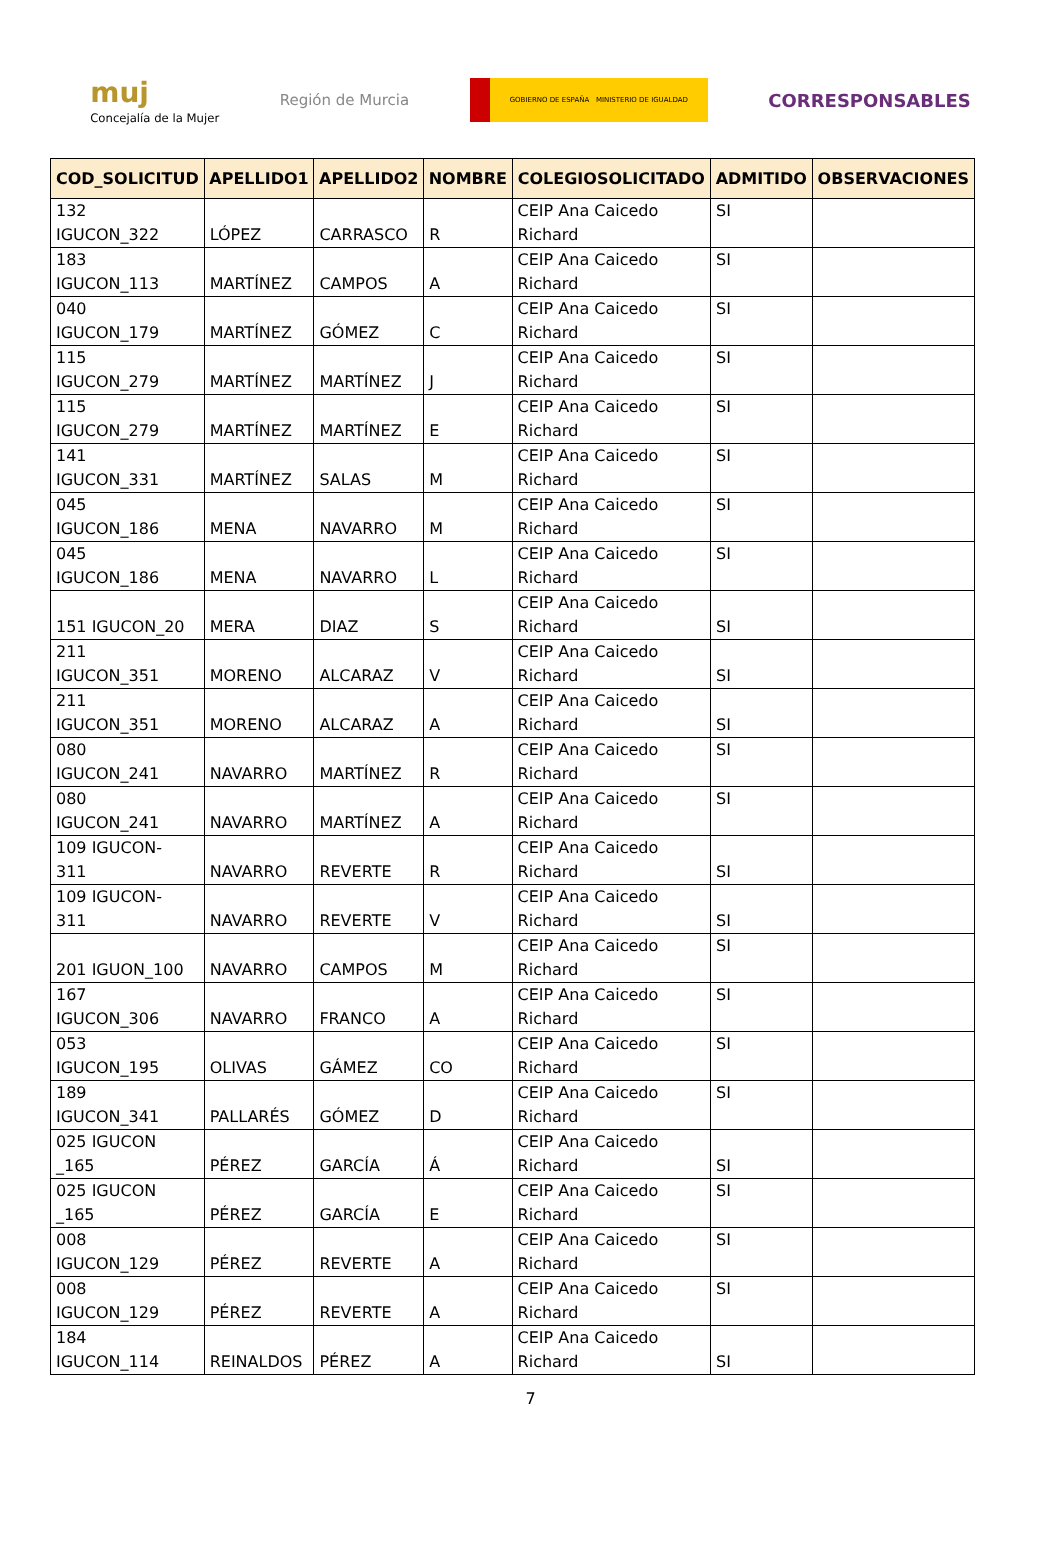muj
Concejalía de la Mujer
Región de Murcia
GOBIERNO DE ESPAÑA MINISTERIO DE IGUALDAD
CORRESPONSABLES
| COD_SOLICITUD | APELLIDO1 | APELLIDO2 | NOMBRE | COLEGIOSOLICITADO | ADMITIDO | OBSERVACIONES |
| --- | --- | --- | --- | --- | --- | --- |
| 132 IGUCON_322 | LÓPEZ | CARRASCO | R | CEIP Ana Caicedo Richard | SI | |
| 183 IGUCON_113 | MARTÍNEZ | CAMPOS | A | CEIP Ana Caicedo Richard | SI | |
| 040 IGUCON_179 | MARTÍNEZ | GÓMEZ | C | CEIP Ana Caicedo Richard | SI | |
| 115 IGUCON_279 | MARTÍNEZ | MARTÍNEZ | J | CEIP Ana Caicedo Richard | SI | |
| 115 IGUCON_279 | MARTÍNEZ | MARTÍNEZ | E | CEIP Ana Caicedo Richard | SI | |
| 141 IGUCON_331 | MARTÍNEZ | SALAS | M | CEIP Ana Caicedo Richard | SI | |
| 045 IGUCON_186 | MENA | NAVARRO | M | CEIP Ana Caicedo Richard | SI | |
| 045 IGUCON_186 | MENA | NAVARRO | L | CEIP Ana Caicedo Richard | SI | |
| 151 IGUCON_20 | MERA | DIAZ | S | CEIP Ana Caicedo Richard | SI | |
| 211 IGUCON_351 | MORENO | ALCARAZ | V | CEIP Ana Caicedo Richard | SI | |
| 211 IGUCON_351 | MORENO | ALCARAZ | A | CEIP Ana Caicedo Richard | SI | |
| 080 IGUCON_241 | NAVARRO | MARTÍNEZ | R | CEIP Ana Caicedo Richard | SI | |
| 080 IGUCON_241 | NAVARRO | MARTÍNEZ | A | CEIP Ana Caicedo Richard | SI | |
| 109 IGUCON- 311 | NAVARRO | REVERTE | R | CEIP Ana Caicedo Richard | SI | |
| 109 IGUCON- 311 | NAVARRO | REVERTE | V | CEIP Ana Caicedo Richard | SI | |
| 201 IGUON_100 | NAVARRO | CAMPOS | M | CEIP Ana Caicedo Richard | SI | |
| 167 IGUCON_306 | NAVARRO | FRANCO | A | CEIP Ana Caicedo Richard | SI | |
| 053 IGUCON_195 | OLIVAS | GÁMEZ | CO | CEIP Ana Caicedo Richard | SI | |
| 189 IGUCON_341 | PALLARÉS | GÓMEZ | D | CEIP Ana Caicedo Richard | SI | |
| 025 IGUCON _165 | PÉREZ | GARCÍA | Á | CEIP Ana Caicedo Richard | SI | |
| 025 IGUCON _165 | PÉREZ | GARCÍA | E | CEIP Ana Caicedo Richard | SI | |
| 008 IGUCON_129 | PÉREZ | REVERTE | A | CEIP Ana Caicedo Richard | SI | |
| 008 IGUCON_129 | PÉREZ | REVERTE | A | CEIP Ana Caicedo Richard | SI | |
| 184 IGUCON_114 | REINALDOS | PÉREZ | A | CEIP Ana Caicedo Richard | SI | |
7